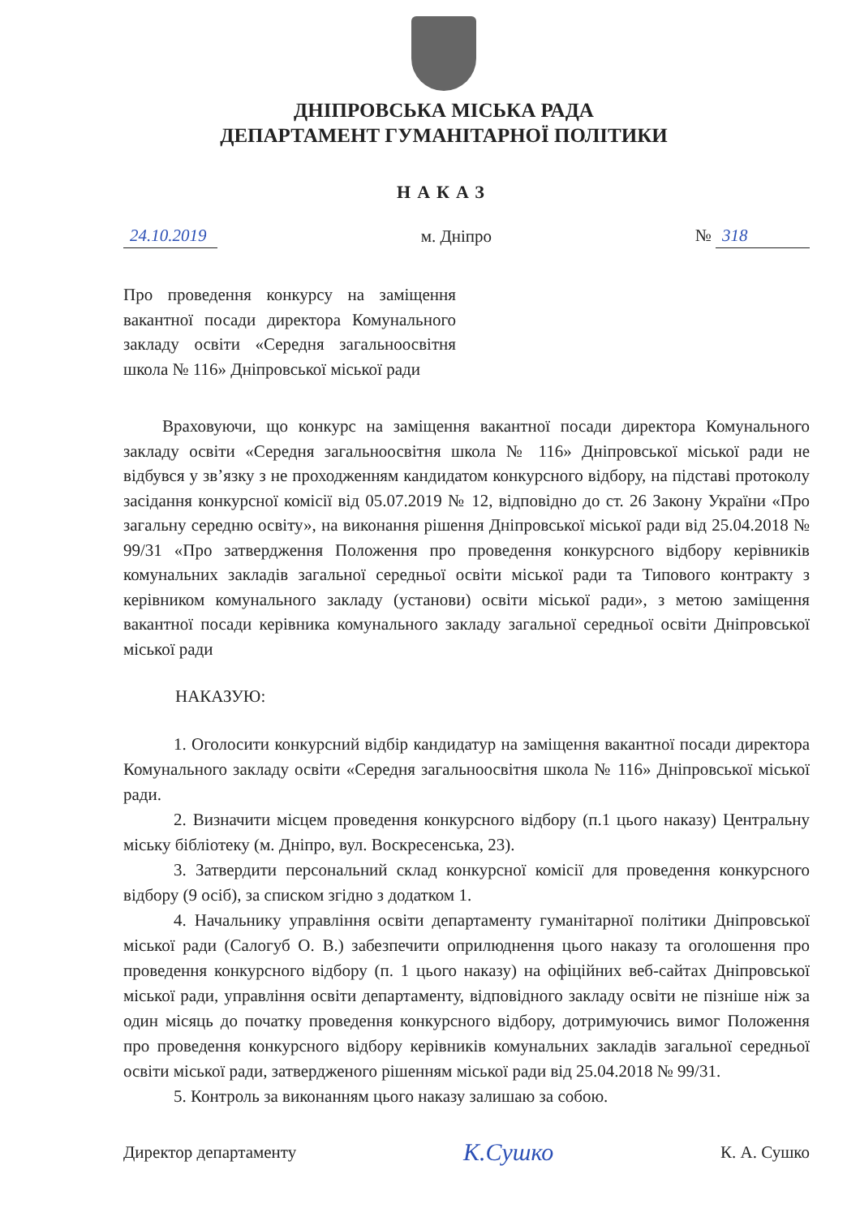ДНІПРОВСЬКА МІСЬКА РАДА
ДЕПАРТАМЕНТ ГУМАНІТАРНОЇ ПОЛІТИКИ
НАКАЗ
24.10.2019 м. Дніпро № 318
Про проведення конкурсу на заміщення вакантної посади директора Комунального закладу освіти «Середня загальноосвітня школа № 116» Дніпровської міської ради
Враховуючи, що конкурс на заміщення вакантної посади директора Комунального закладу освіти «Середня загальноосвітня школа № 116» Дніпровської міської ради не відбувся у зв’язку з не проходженням кандидатом конкурсного відбору, на підставі протоколу засідання конкурсної комісії від 05.07.2019 № 12, відповідно до ст. 26 Закону України «Про загальну середню освіту», на виконання рішення Дніпровської міської ради від 25.04.2018 № 99/31 «Про затвердження Положення про проведення конкурсного відбору керівників комунальних закладів загальної середньої освіти міської ради та Типового контракту з керівником комунального закладу (установи) освіти міської ради», з метою заміщення вакантної посади керівника комунального закладу загальної середньої освіти Дніпровської міської ради
НАКАЗУЮ:
1. Оголосити конкурсний відбір кандидатур на заміщення вакантної посади директора Комунального закладу освіти «Середня загальноосвітня школа № 116» Дніпровської міської ради.
2. Визначити місцем проведення конкурсного відбору (п.1 цього наказу) Центральну міську бібліотеку (м. Дніпро, вул. Воскресенська, 23).
3. Затвердити персональний склад конкурсної комісії для проведення конкурсного відбору (9 осіб), за списком згідно з додатком 1.
4. Начальнику управління освіти департаменту гуманітарної політики Дніпровської міської ради (Салогуб О. В.) забезпечити оприлюднення цього наказу та оголошення про проведення конкурсного відбору (п. 1 цього наказу) на офіційних веб-сайтах Дніпровської міської ради, управління освіти департаменту, відповідного закладу освіти не пізніше ніж за один місяць до початку проведення конкурсного відбору, дотримуючись вимог Положення про проведення конкурсного відбору керівників комунальних закладів загальної середньої освіти міської ради, затвердженого рішенням міської ради від 25.04.2018 № 99/31.
5. Контроль за виконанням цього наказу залишаю за собою.
Директор департаменту К.Сушко К. А. Сушко